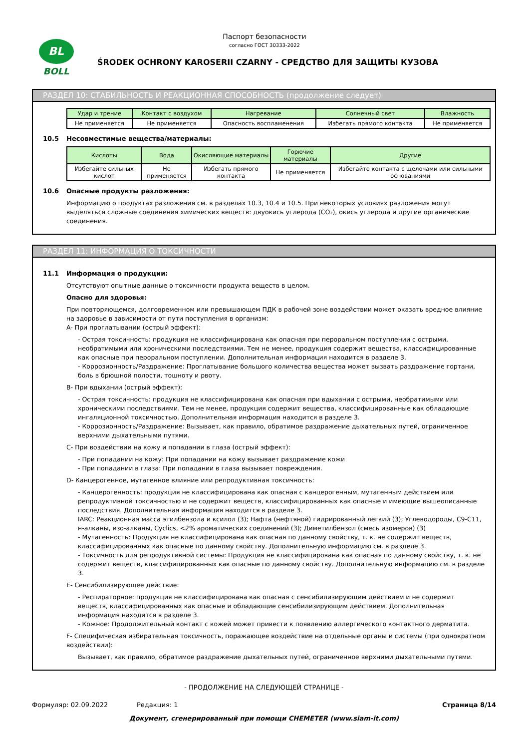BL
BOLL
Паспорт безопасности
согласно ГОСТ 30333-2022
ŚRODEK OCHRONY KAROSERII CZARNY - СРЕДСТВО ДЛЯ ЗАЩИТЫ КУЗОВА
РАЗДЕЛ 10: СТАБИЛЬНОСТЬ И РЕАКЦИОННАЯ СПОСОБНОСТЬ (продолжение следует)
| Удар и трение | Контакт с воздухом | Нагревание | Солнечный свет | Влажность |
| --- | --- | --- | --- | --- |
| Не применяется | Не применяется | Опасность воспламенения | Избегать прямого контакта | Не применяется |
10.5 Несовместимые вещества/материалы:
| Кислоты | Вода | Окисляющие материалы | Горючие материалы | Другие |
| --- | --- | --- | --- | --- |
| Избегайте сильных кислот | Не применяется | Избегать прямого контакта | Не применяется | Избегайте контакта с щелочами или сильными основаниями |
10.6 Опасные продукты разложения:
Информацию о продуктах разложения см. в разделах 10.3, 10.4 и 10.5. При некоторых условиях разложения могут выделяться сложные соединения химических веществ: двуокись углерода (CO₂), окись углерода и другие органические соединения.
РАЗДЕЛ 11: ИНФОРМАЦИЯ О ТОКСИЧНОСТИ
11.1 Информация о продукции:
Отсутствуют опытные данные о токсичности продукта веществ в целом.
Опасно для здоровья:
При повторяющемся, долговременном или превышающем ПДК в рабочей зоне воздействии может оказать вредное влияние на здоровье в зависимости от пути поступления в организм:
A- При проглатывании (острый эффект):
- Острая токсичность: продукция не классифицирована как опасная при пероральном поступлении с острыми, необратимыми или хроническими последствиями. Тем не менее, продукция содержит вещества, классифицированные как опасные при пероральном поступлении. Дополнительная информация находится в разделе 3.
- Коррозионность/Раздражение: Проглатывание большого количества вещества может вызвать раздражение гортани, боль в брюшной полости, тошноту и рвоту.
B- При вдыхании (острый эффект):
- Острая токсичность: продукция не классифицирована как опасная при вдыхании с острыми, необратимыми или хроническими последствиями. Тем не менее, продукция содержит вещества, классифицированные как обладающие ингаляционной токсичностью. Дополнительная информация находится в разделе 3.
- Коррозионность/Раздражение: Вызывает, как правило, обратимое раздражение дыхательных путей, ограниченное верхними дыхательными путями.
C- При воздействии на кожу и попадании в глаза (острый эффект):
- При попадании на кожу: При попадании на кожу вызывает раздражение кожи
- При попадании в глаза: При попадании в глаза вызывает повреждения.
D- Канцерогенное, мутагенное влияние или репродуктивная токсичность:
- Канцерогенность: продукция не классифицирована как опасная с канцерогенным, мутагенным действием или репродуктивной токсичностью и не содержит веществ, классифицированных как опасные и имеющие вышеописанные последствия. Дополнительная информация находится в разделе 3.
IARC: Реакционная масса этилбензола и ксилол (3); Нафта (нефтяной) гидрированный легкий (3); Углеводороды, C9-C11, н-алканы, изо-алканы, Cyclics, <2% ароматических соединений (3); Диметилбензол (смесь изомеров) (3)
- Мутагенность: Продукция не классифицирована как опасная по данному свойству, т. к. не содержит веществ, классифицированных как опасные по данному свойству. Дополнительную информацию см. в разделе 3.
- Токсичность для репродуктивной системы: Продукция не классифицирована как опасная по данному свойству, т. к. не содержит веществ, классифицированных как опасные по данному свойству. Дополнительную информацию см. в разделе 3.
E- Сенсибилизирующее действие:
- Респираторное: продукция не классифицирована как опасная с сенсибилизирующим действием и не содержит веществ, классифицированных как опасные и обладающие сенсибилизирующим действием. Дополнительная информация находится в разделе 3.
- Кожное: Продолжительный контакт с кожей может привести к появлению аллергического контактного дерматита.
F- Специфическая избирательная токсичность, поражающее воздействие на отдельные органы и системы (при однократном воздействии):
Вызывает, как правило, обратимое раздражение дыхательных путей, ограниченное верхними дыхательными путями.
- ПРОДОЛЖЕНИЕ НА СЛЕДУЮЩЕЙ СТРАНИЦЕ -
Формуляр: 02.09.2022 Редакция: 1 Страница 8/14
Документ, сгенерированный при помощи CHEMETER (www.siam-it.com)